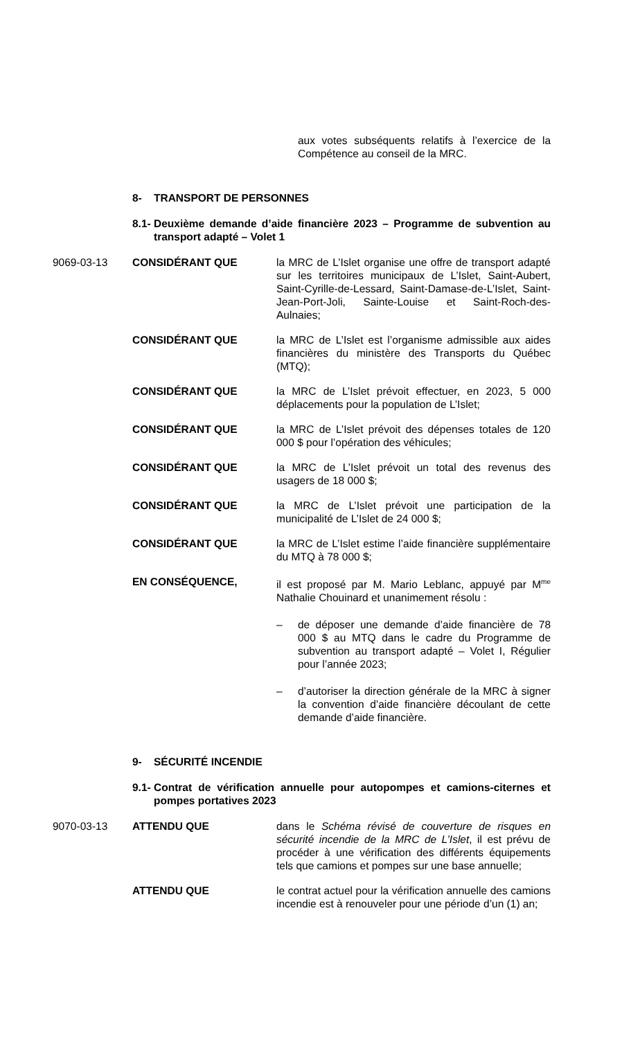aux votes subséquents relatifs à l’exercice de la Compétence au conseil de la MRC.
8- TRANSPORT DE PERSONNES
8.1- Deuxième demande d’aide financière 2023 – Programme de subvention au transport adapté – Volet 1
9069-03-13 CONSIDÉRANT QUE la MRC de L’Islet organise une offre de transport adapté sur les territoires municipaux de L’Islet, Saint-Aubert, Saint-Cyrille-de-Lessard, Saint-Damase-de-L’Islet, Saint-Jean-Port-Joli, Sainte-Louise et Saint-Roch-des-Aulnaies;
CONSIDÉRANT QUE la MRC de L’Islet est l’organisme admissible aux aides financières du ministère des Transports du Québec (MTQ);
CONSIDÉRANT QUE la MRC de L’Islet prévoit effectuer, en 2023, 5 000 déplacements pour la population de L’Islet;
CONSIDÉRANT QUE la MRC de L’Islet prévoit des dépenses totales de 120 000 $ pour l’opération des véhicules;
CONSIDÉRANT QUE la MRC de L’Islet prévoit un total des revenus des usagers de 18 000 $;
CONSIDÉRANT QUE la MRC de L’Islet prévoit une participation de la municipalité de L’Islet de 24 000 $;
CONSIDÉRANT QUE la MRC de L’Islet estime l’aide financière supplémentaire du MTQ à 78 000 $;
EN CONSÉQUENCE, il est proposé par M. Mario Leblanc, appuyé par M<sup>me</sup> Nathalie Chouinard et unanimement résolu :
– de déposer une demande d’aide financière de 78 000 $ au MTQ dans le cadre du Programme de subvention au transport adapté – Volet I, Régulier pour l’année 2023;
– d’autoriser la direction générale de la MRC à signer la convention d’aide financière découlant de cette demande d’aide financière.
9- SÉCURITÉ INCENDIE
9.1- Contrat de vérification annuelle pour autopompes et camions-citernes et pompes portatives 2023
9070-03-13 ATTENDU QUE dans le Schéma révisé de couverture de risques en sécurité incendie de la MRC de L’Islet, il est prévu de procéder à une vérification des différents équipements tels que camions et pompes sur une base annuelle;
ATTENDU QUE le contrat actuel pour la vérification annuelle des camions incendie est à renouveler pour une période d’un (1) an;